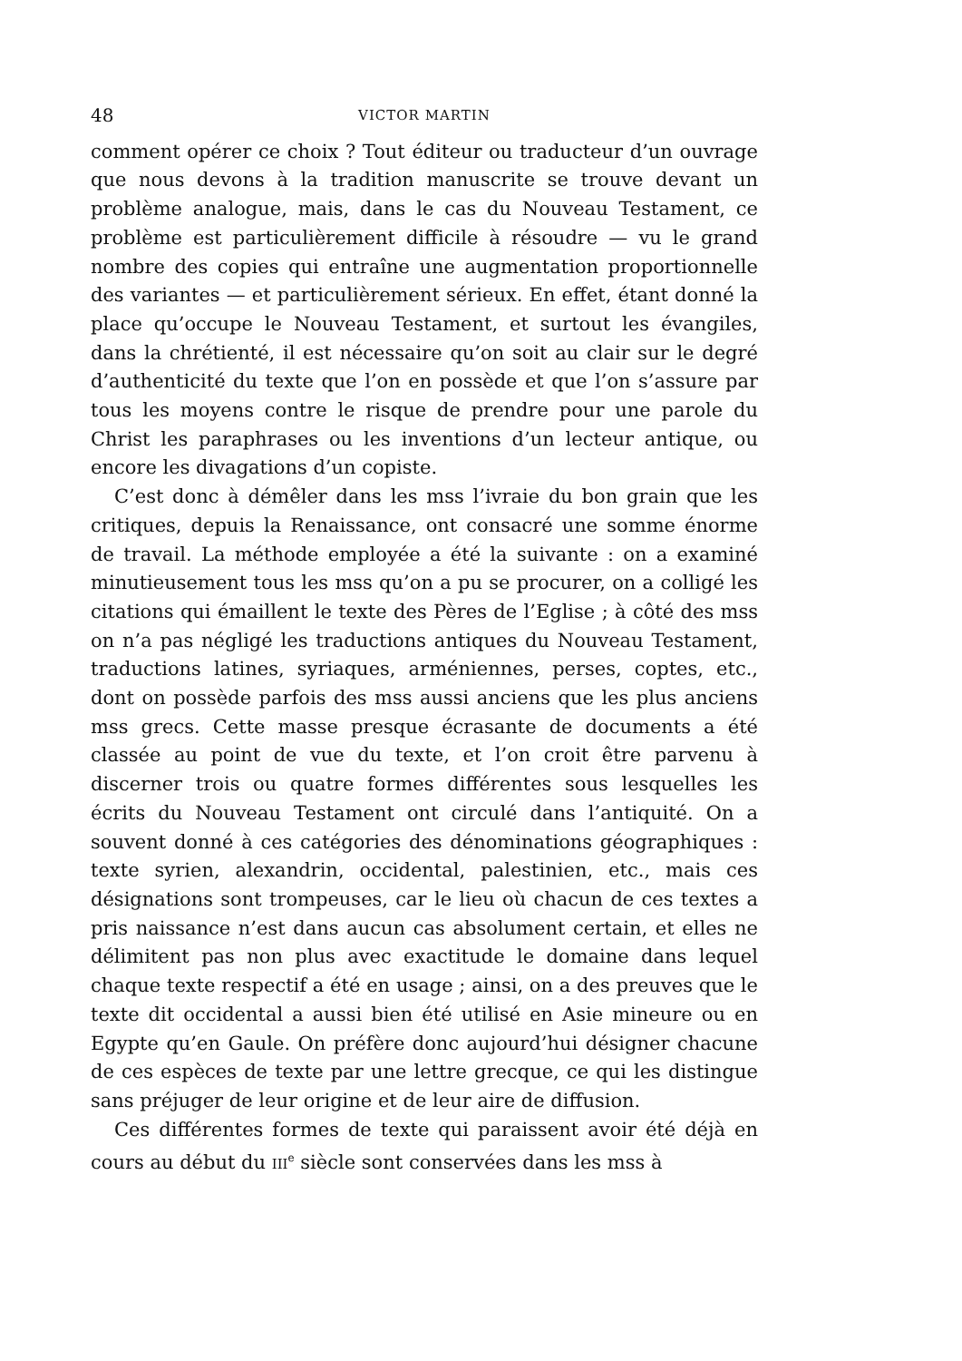48 VICTOR MARTIN
comment opérer ce choix ? Tout éditeur ou traducteur d’un ouvrage que nous devons à la tradition manuscrite se trouve devant un problème analogue, mais, dans le cas du Nouveau Testament, ce problème est particulièrement difficile à résoudre — vu le grand nombre des copies qui entraîne une augmentation proportionnelle des variantes — et particulièrement sérieux. En effet, étant donné la place qu’occupe le Nouveau Testament, et surtout les évangiles, dans la chrétienté, il est nécessaire qu’on soit au clair sur le degré d’authenticité du texte que l’on en possède et que l’on s’assure par tous les moyens contre le risque de prendre pour une parole du Christ les paraphrases ou les inventions d’un lecteur antique, ou encore les divagations d’un copiste.
C’est donc à démêler dans les mss l’ivraie du bon grain que les critiques, depuis la Renaissance, ont consacré une somme énorme de travail. La méthode employée a été la suivante : on a examiné minutieusement tous les mss qu’on a pu se procurer, on a colligé les citations qui émaillent le texte des Pères de l’Eglise ; à côté des mss on n’a pas négligé les traductions antiques du Nouveau Testament, traductions latines, syriaques, arméniennes, perses, coptes, etc., dont on possède parfois des mss aussi anciens que les plus anciens mss grecs. Cette masse presque écrasante de documents a été classée au point de vue du texte, et l’on croit être parvenu à discerner trois ou quatre formes différentes sous lesquelles les écrits du Nouveau Testament ont circulé dans l’antiquité. On a souvent donné à ces catégories des dénominations géographiques : texte syrien, alexandrin, occidental, palestinien, etc., mais ces désignations sont trompeuses, car le lieu où chacun de ces textes a pris naissance n’est dans aucun cas absolument certain, et elles ne délimitent pas non plus avec exactitude le domaine dans lequel chaque texte respectif a été en usage ; ainsi, on a des preuves que le texte dit occidental a aussi bien été utilisé en Asie mineure ou en Egypte qu’en Gaule. On préfère donc aujourd’hui désigner chacune de ces espèces de texte par une lettre grecque, ce qui les distingue sans préjuger de leur origine et de leur aire de diffusion.
Ces différentes formes de texte qui paraissent avoir été déjà en cours au début du III<sup>e</sup> siècle sont conservées dans les mss à